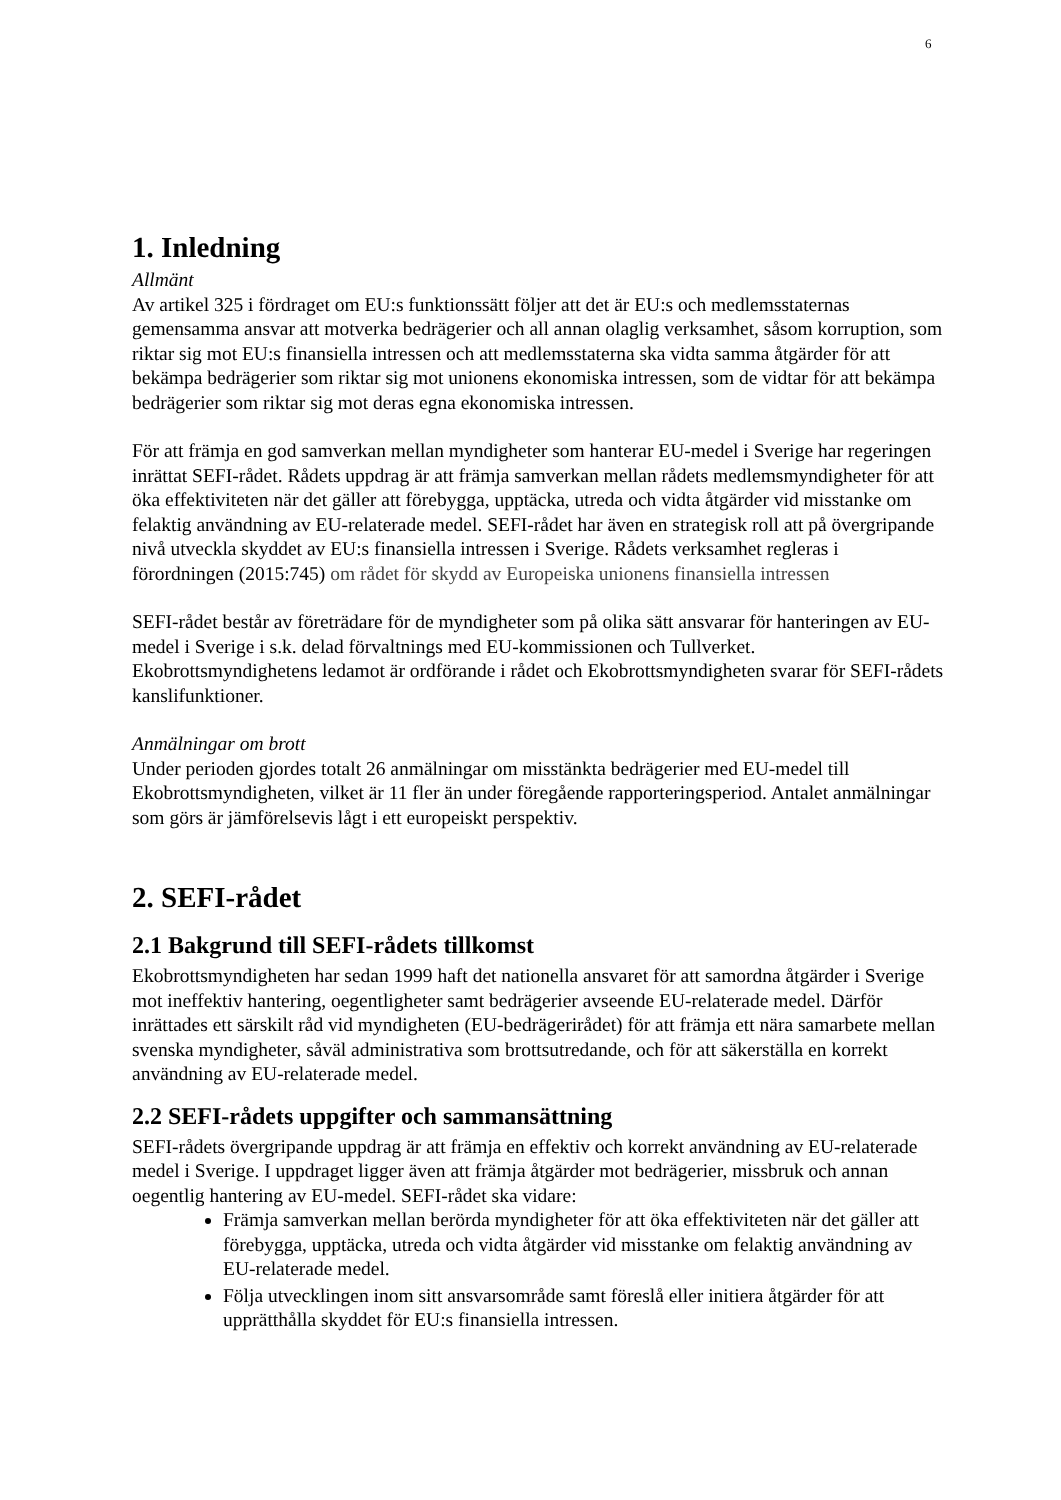6
1. Inledning
Allmänt
Av artikel 325 i fördraget om EU:s funktionssätt följer att det är EU:s och medlemsstaternas gemensamma ansvar att motverka bedrägerier och all annan olaglig verksamhet, såsom korruption, som riktar sig mot EU:s finansiella intressen och att medlemsstaterna ska vidta samma åtgärder för att bekämpa bedrägerier som riktar sig mot unionens ekonomiska intressen, som de vidtar för att bekämpa bedrägerier som riktar sig mot deras egna ekonomiska intressen.
För att främja en god samverkan mellan myndigheter som hanterar EU-medel i Sverige har regeringen inrättat SEFI-rådet. Rådets uppdrag är att främja samverkan mellan rådets medlemsmyndigheter för att öka effektiviteten när det gäller att förebygga, upptäcka, utreda och vidta åtgärder vid misstanke om felaktig användning av EU-relaterade medel. SEFI-rådet har även en strategisk roll att på övergripande nivå utveckla skyddet av EU:s finansiella intressen i Sverige. Rådets verksamhet regleras i förordningen (2015:745) om rådet för skydd av Europeiska unionens finansiella intressen
SEFI-rådet består av företrädare för de myndigheter som på olika sätt ansvarar för hanteringen av EU-medel i Sverige i s.k. delad förvaltnings med EU-kommissionen och Tullverket. Ekobrottsmyndighetens ledamot är ordförande i rådet och Ekobrottsmyndigheten svarar för SEFI-rådets kanslifunktioner.
Anmälningar om brott
Under perioden gjordes totalt 26 anmälningar om misstänkta bedrägerier med EU-medel till Ekobrottsmyndigheten, vilket är 11 fler än under föregående rapporteringsperiod. Antalet anmälningar som görs är jämförelsevis lågt i ett europeiskt perspektiv.
2. SEFI-rådet
2.1 Bakgrund till SEFI-rådets tillkomst
Ekobrottsmyndigheten har sedan 1999 haft det nationella ansvaret för att samordna åtgärder i Sverige mot ineffektiv hantering, oegentligheter samt bedrägerier avseende EU-relaterade medel. Därför inrättades ett särskilt råd vid myndigheten (EU-bedrägerirådet) för att främja ett nära samarbete mellan svenska myndigheter, såväl administrativa som brottsutredande, och för att säkerställa en korrekt användning av EU-relaterade medel.
2.2 SEFI-rådets uppgifter och sammansättning
SEFI-rådets övergripande uppdrag är att främja en effektiv och korrekt användning av EU-relaterade medel i Sverige. I uppdraget ligger även att främja åtgärder mot bedrägerier, missbruk och annan oegentlig hantering av EU-medel. SEFI-rådet ska vidare:
Främja samverkan mellan berörda myndigheter för att öka effektiviteten när det gäller att förebygga, upptäcka, utreda och vidta åtgärder vid misstanke om felaktig användning av EU-relaterade medel.
Följa utvecklingen inom sitt ansvarsområde samt föreslå eller initiera åtgärder för att upprätthålla skyddet för EU:s finansiella intressen.